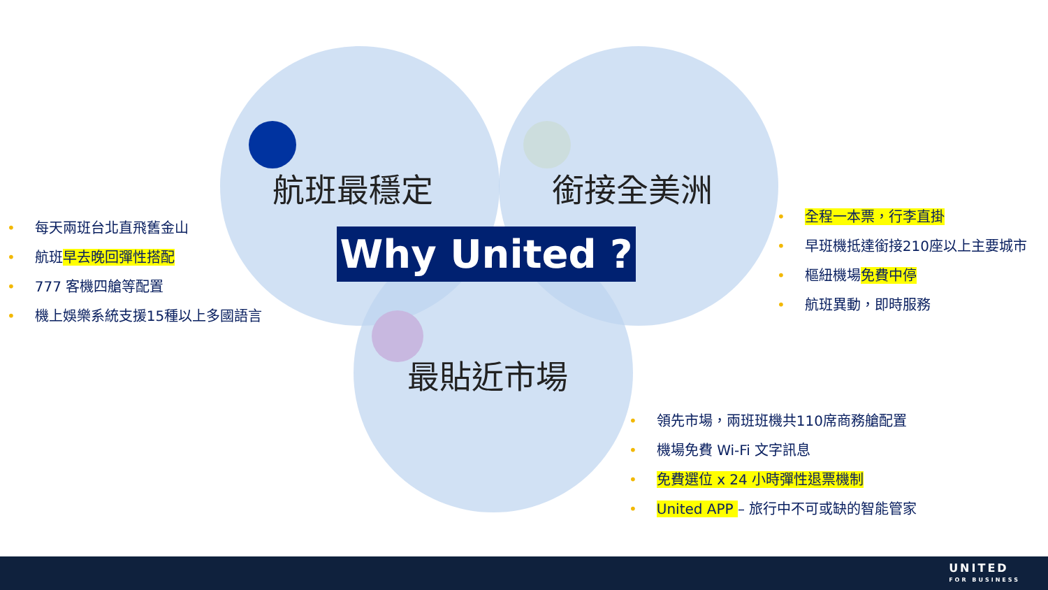航班最穩定 銜接全美洲
最貼近市場
Why United ?
• 每天兩班台北直飛舊金山
• 航班早去晚回彈性搭配
• 777 客機四艙等配置
• 機上娛樂系統支援15種以上多國語言
• 全程一本票，行李直掛
• 早班機抵達銜接210座以上主要城市
• 樞紐機場免費中停
• 航班異動，即時服務
• 領先市場，兩班班機共110席商務艙配置
• 機場免費 Wi-Fi 文字訊息
• 免費選位 x 24 小時彈性退票機制
• United APP – 旅行中不可或缺的智能管家
UNITED
FOR BUSINESS